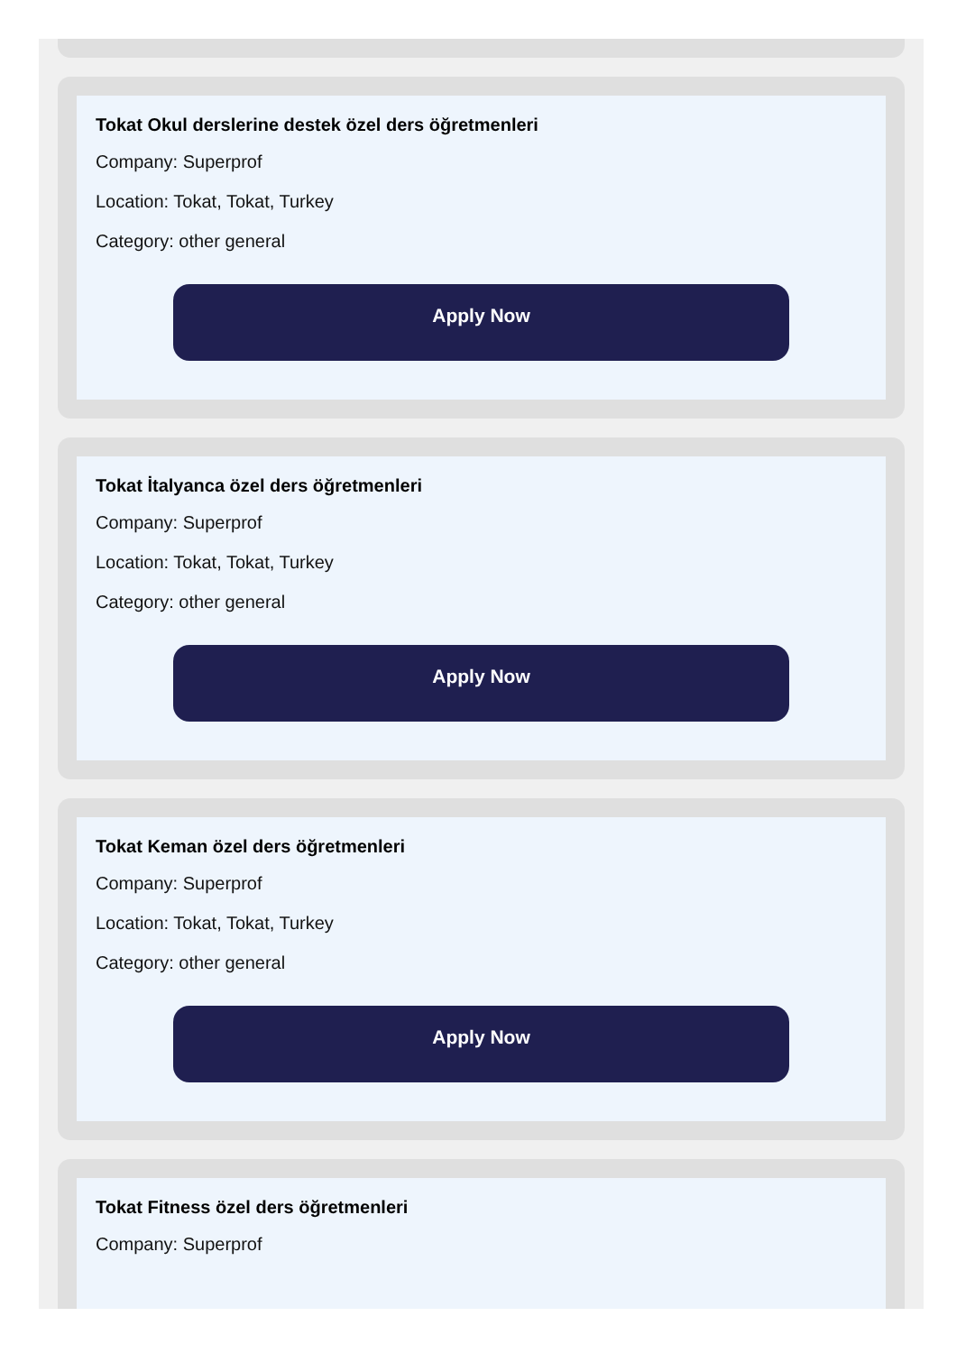Tokat Okul derslerine destek özel ders öğretmenleri
Company: Superprof
Location: Tokat, Tokat, Turkey
Category: other general
Apply Now
Tokat İtalyanca özel ders öğretmenleri
Company: Superprof
Location: Tokat, Tokat, Turkey
Category: other general
Apply Now
Tokat Keman özel ders öğretmenleri
Company: Superprof
Location: Tokat, Tokat, Turkey
Category: other general
Apply Now
Tokat Fitness özel ders öğretmenleri
Company: Superprof